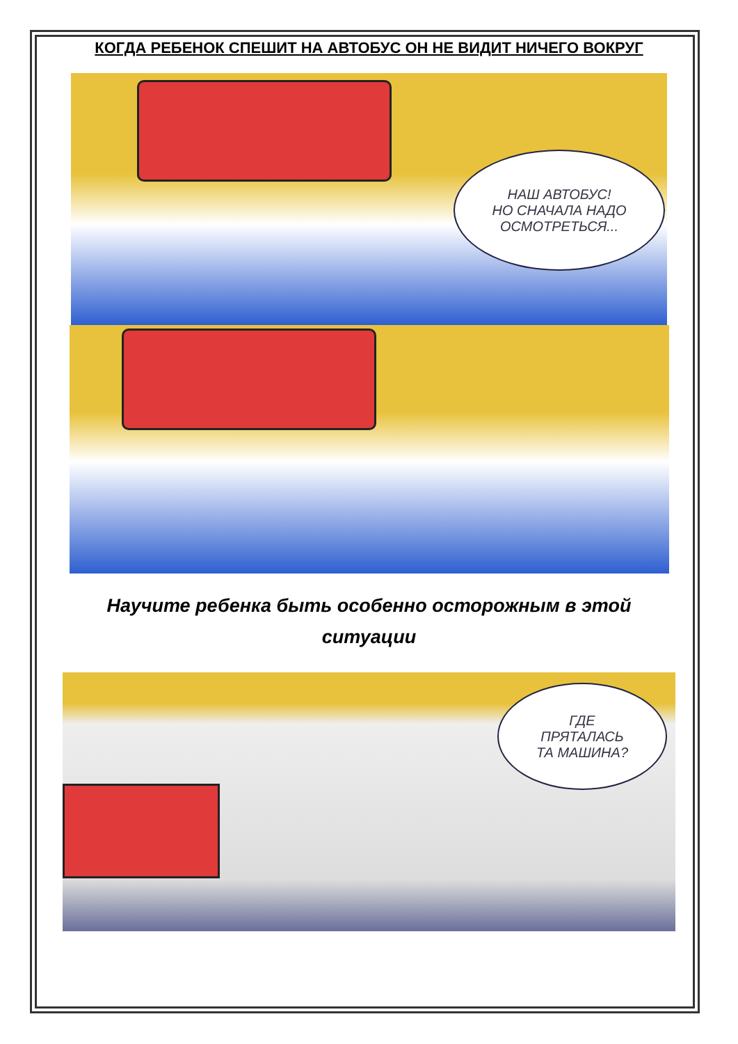КОГДА РЕБЕНОК СПЕШИТ НА АВТОБУС ОН НЕ ВИДИТ НИЧЕГО ВОКРУГ
НАШ АВТОБУС!
НО СНАЧАЛА НАДО
ОСМОТРЕТЬСЯ...
Научите ребенка быть особенно осторожным в этой
ситуации
ГДЕ
ПРЯТАЛАСЬ
ТА МАШИНА?